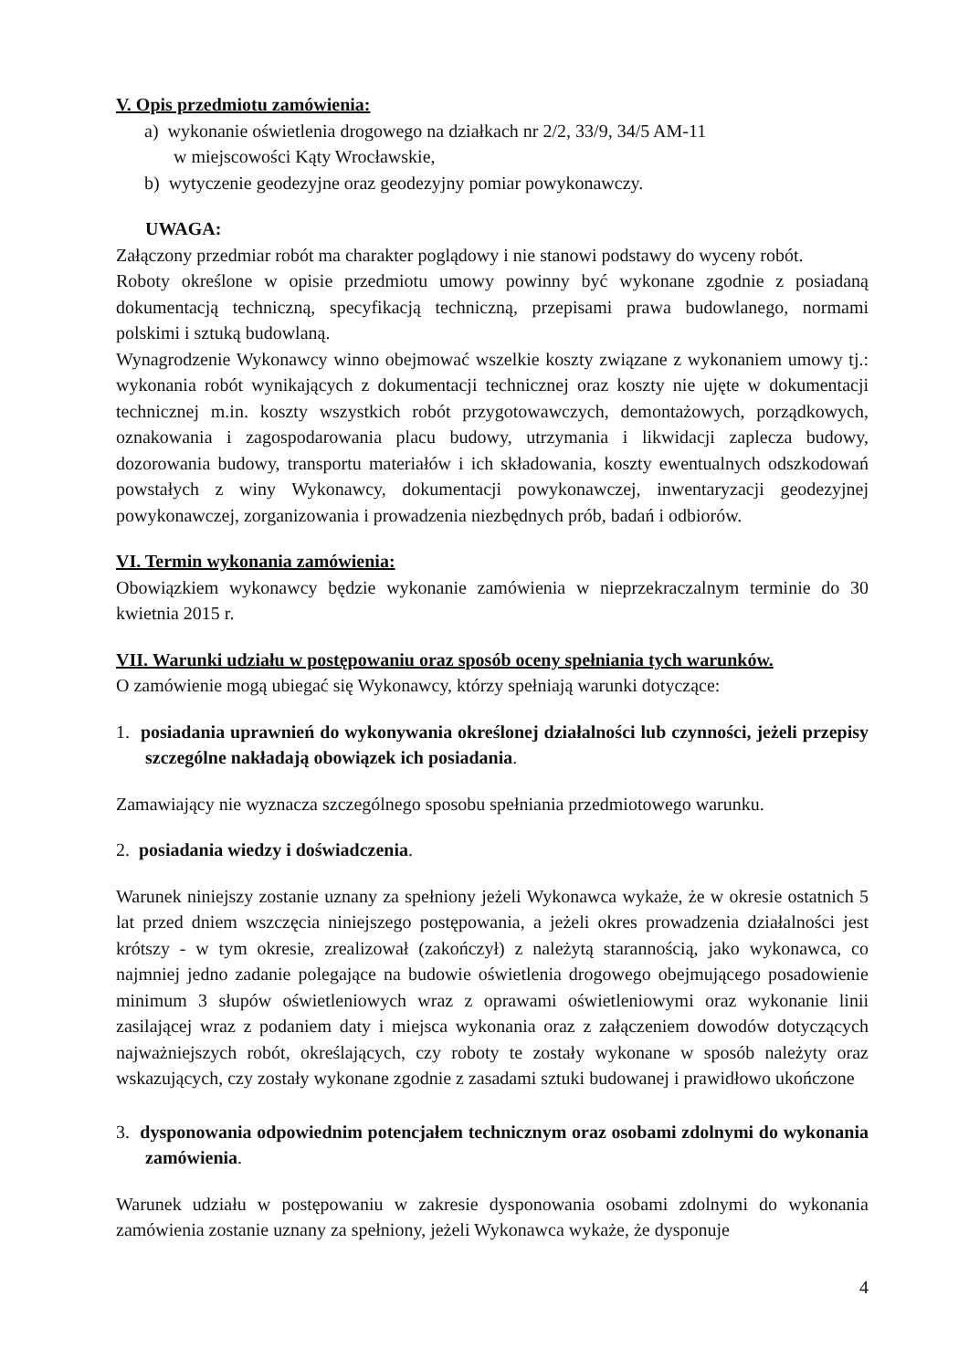V. Opis przedmiotu zamówienia:
a) wykonanie oświetlenia drogowego na działkach nr 2/2, 33/9, 34/5 AM-11
w miejscowości Kąty Wrocławskie,
b) wytyczenie geodezyjne oraz geodezyjny pomiar powykonawczy.
UWAGA:
Załączony przedmiar robót ma charakter poglądowy i nie stanowi podstawy do wyceny robót.
Roboty określone w opisie przedmiotu umowy powinny być wykonane zgodnie z posiadaną dokumentacją techniczną, specyfikacją techniczną, przepisami prawa budowlanego, normami polskimi i sztuką budowlaną.
Wynagrodzenie Wykonawcy winno obejmować wszelkie koszty związane z wykonaniem umowy tj.: wykonania robót wynikających z dokumentacji technicznej oraz koszty nie ujęte w dokumentacji technicznej m.in. koszty wszystkich robót przygotowawczych, demontażowych, porządkowych, oznakowania i zagospodarowania placu budowy, utrzymania i likwidacji zaplecza budowy, dozorowania budowy, transportu materiałów i ich składowania, koszty ewentualnych odszkodowań powstałych z winy Wykonawcy, dokumentacji powykonawczej, inwentaryzacji geodezyjnej powykonawczej, zorganizowania i prowadzenia niezbędnych prób, badań i odbiorów.
VI. Termin wykonania zamówienia:
Obowiązkiem wykonawcy będzie wykonanie zamówienia w nieprzekraczalnym terminie do 30 kwietnia 2015 r.
VII. Warunki udziału w postępowaniu oraz sposób oceny spełniania tych warunków.
O zamówienie mogą ubiegać się Wykonawcy, którzy spełniają warunki dotyczące:
1. posiadania uprawnień do wykonywania określonej działalności lub czynności, jeżeli przepisy szczególne nakładają obowiązek ich posiadania.
Zamawiający nie wyznacza szczególnego sposobu spełniania przedmiotowego warunku.
2. posiadania wiedzy i doświadczenia.
Warunek niniejszy zostanie uznany za spełniony jeżeli Wykonawca wykaże, że w okresie ostatnich 5 lat przed dniem wszczęcia niniejszego postępowania, a jeżeli okres prowadzenia działalności jest krótszy - w tym okresie, zrealizował (zakończył) z należytą starannością, jako wykonawca, co najmniej jedno zadanie polegające na budowie oświetlenia drogowego obejmującego posadowienie minimum 3 słupów oświetleniowych wraz z oprawami oświetleniowymi oraz wykonanie linii zasilającej wraz z podaniem daty i miejsca wykonania oraz z załączeniem dowodów dotyczących najważniejszych robót, określających, czy roboty te zostały wykonane w sposób należyty oraz wskazujących, czy zostały wykonane zgodnie z zasadami sztuki budowanej i prawidłowo ukończone
3. dysponowania odpowiednim potencjałem technicznym oraz osobami zdolnymi do wykonania zamówienia.
Warunek udziału w postępowaniu w zakresie dysponowania osobami zdolnymi do wykonania zamówienia zostanie uznany za spełniony, jeżeli Wykonawca wykaże, że dysponuje
4